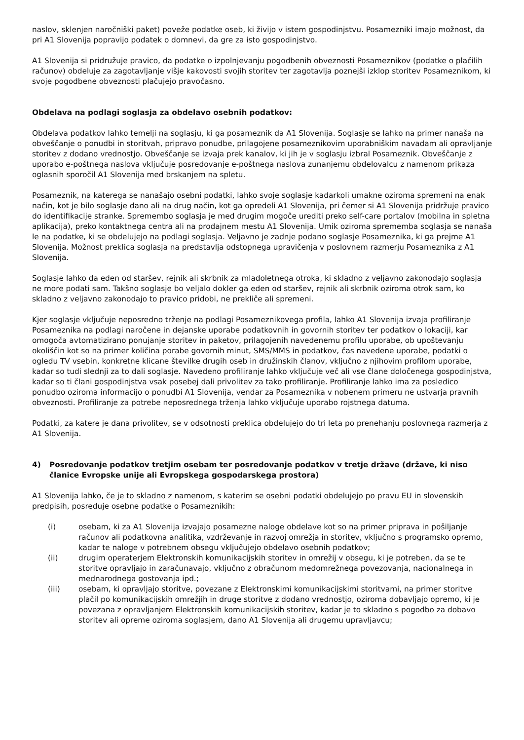naslov, sklenjen naročniški paket) poveže podatke oseb, ki živijo v istem gospodinjstvu. Posamezniki imajo možnost, da pri A1 Slovenija popravijo podatek o domnevi, da gre za isto gospodinjstvo.
A1 Slovenija si pridružuje pravico, da podatke o izpolnjevanju pogodbenih obveznosti Posameznikov (podatke o plačilih računov) obdeluje za zagotavljanje višje kakovosti svojih storitev ter zagotavlja poznejši izklop storitev Posameznikom, ki svoje pogodbene obveznosti plačujejo pravočasno.
Obdelava na podlagi soglasja za obdelavo osebnih podatkov:
Obdelava podatkov lahko temelji na soglasju, ki ga posameznik da A1 Slovenija. Soglasje se lahko na primer nanaša na obveščanje o ponudbi in storitvah, pripravo ponudbe, prilagojene posameznikovim uporabniškim navadam ali opravljanje storitev z dodano vrednostjo. Obveščanje se izvaja prek kanalov, ki jih je v soglasju izbral Posameznik. Obveščanje z uporabo e-poštnega naslova vključuje posredovanje e-poštnega naslova zunanjemu obdelovalcu z namenom prikaza oglasnih sporočil A1 Slovenija med brskanjem na spletu.
Posameznik, na katerega se nanašajo osebni podatki, lahko svoje soglasje kadarkoli umakne oziroma spremeni na enak način, kot je bilo soglasje dano ali na drug način, kot ga opredeli A1 Slovenija, pri čemer si A1 Slovenija pridržuje pravico do identifikacije stranke. Spremembo soglasja je med drugim mogoče urediti preko self-care portalov (mobilna in spletna aplikacija), preko kontaktnega centra ali na prodajnem mestu A1 Slovenija. Umik oziroma sprememba soglasja se nanaša le na podatke, ki se obdelujejo na podlagi soglasja. Veljavno je zadnje podano soglasje Posameznika, ki ga prejme A1 Slovenija. Možnost preklica soglasja na predstavlja odstopnega upravičenja v poslovnem razmerju Posameznika z A1 Slovenija.
Soglasje lahko da eden od staršev, rejnik ali skrbnik za mladoletnega otroka, ki skladno z veljavno zakonodajo soglasja ne more podati sam. Takšno soglasje bo veljalo dokler ga eden od staršev, rejnik ali skrbnik oziroma otrok sam, ko skladno z veljavno zakonodajo to pravico pridobi, ne prekliče ali spremeni.
Kjer soglasje vključuje neposredno trženje na podlagi Posameznikovega profila, lahko A1 Slovenija izvaja profiliranje Posameznika na podlagi naročene in dejanske uporabe podatkovnih in govornih storitev ter podatkov o lokaciji, kar omogoča avtomatizirano ponujanje storitev in paketov, prilagojenih navedenemu profilu uporabe, ob upoštevanju okoliščin kot so na primer količina porabe govornih minut, SMS/MMS in podatkov, čas navedene uporabe, podatki o ogledu TV vsebin, konkretne klicane številke drugih oseb in družinskih članov, vključno z njihovim profilom uporabe, kadar so tudi slednji za to dali soglasje. Navedeno profiliranje lahko vključuje več ali vse člane določenega gospodinjstva, kadar so ti člani gospodinjstva vsak posebej dali privolitev za tako profiliranje. Profiliranje lahko ima za posledico ponudbo oziroma informacijo o ponudbi A1 Slovenija, vendar za Posameznika v nobenem primeru ne ustvarja pravnih obveznosti. Profiliranje za potrebe neposrednega trženja lahko vključuje uporabo rojstnega datuma.
Podatki, za katere je dana privolitev, se v odsotnosti preklica obdelujejo do tri leta po prenehanju poslovnega razmerja z A1 Slovenija.
4) Posredovanje podatkov tretjim osebam ter posredovanje podatkov v tretje države (države, ki niso članice Evropske unije ali Evropskega gospodarskega prostora)
A1 Slovenija lahko, če je to skladno z namenom, s katerim se osebni podatki obdelujejo po pravu EU in slovenskih predpisih, posreduje osebne podatke o Posameznikih:
(i) osebam, ki za A1 Slovenija izvajajo posamezne naloge obdelave kot so na primer priprava in pošiljanje računov ali podatkovna analitika, vzdrževanje in razvoj omrežja in storitev, vključno s programsko opremo, kadar te naloge v potrebnem obsegu vključujejo obdelavo osebnih podatkov;
(ii) drugim operaterjem Elektronskih komunikacijskih storitev in omrežij v obsegu, ki je potreben, da se te storitve opravljajo in zaračunavajo, vključno z obračunom medomrežnega povezovanja, nacionalnega in mednarodnega gostovanja ipd.;
(iii) osebam, ki opravljajo storitve, povezane z Elektronskimi komunikacijskimi storitvami, na primer storitve plačil po komunikacijskih omrežjih in druge storitve z dodano vrednostjo, oziroma dobavljajo opremo, ki je povezana z opravljanjem Elektronskih komunikacijskih storitev, kadar je to skladno s pogodbo za dobavo storitev ali opreme oziroma soglasjem, dano A1 Slovenija ali drugemu upravljavcu;